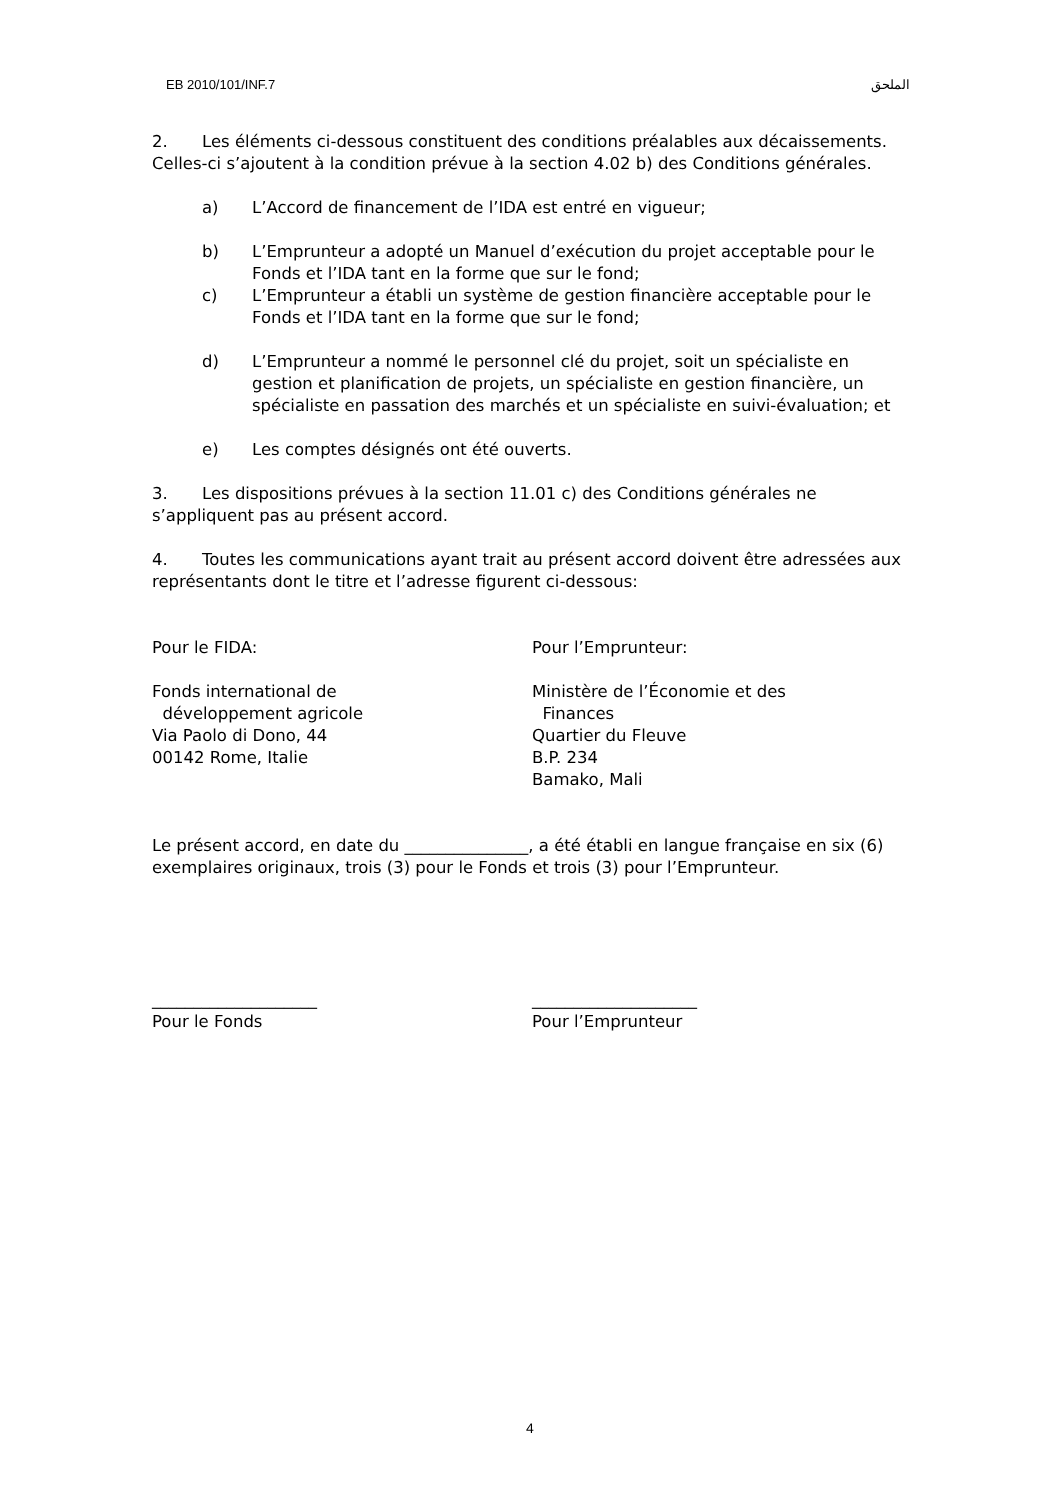EB 2010/101/INF.7 الملحق
2. Les éléments ci-dessous constituent des conditions préalables aux décaissements. Celles-ci s’ajoutent à la condition prévue à la section 4.02 b) des Conditions générales.
a) L’Accord de financement de l’IDA est entré en vigueur;
b) L’Emprunteur a adopté un Manuel d’exécution du projet acceptable pour le Fonds et l’IDA tant en la forme que sur le fond;
c) L’Emprunteur a établi un système de gestion financière acceptable pour le Fonds et l’IDA tant en la forme que sur le fond;
d) L’Emprunteur a nommé le personnel clé du projet, soit un spécialiste en gestion et planification de projets, un spécialiste en gestion financière, un spécialiste en passation des marchés et un spécialiste en suivi-évaluation; et
e) Les comptes désignés ont été ouverts.
3. Les dispositions prévues à la section 11.01 c) des Conditions générales ne s’appliquent pas au présent accord.
4. Toutes les communications ayant trait au présent accord doivent être adressées aux représentants dont le titre et l’adresse figurent ci-dessous:
Pour le FIDA: Pour l’Emprunteur:
Fonds international de
développement agricole
Via Paolo di Dono, 44
00142 Rome, Italie
Ministère de l’Économie et des
Finances
Quartier du Fleuve
B.P. 234
Bamako, Mali
Le présent accord, en date du _______________, a été établi en langue française en six (6) exemplaires originaux, trois (3) pour le Fonds et trois (3) pour l’Emprunteur.
____________________
Pour le Fonds
____________________
Pour l’Emprunteur
4